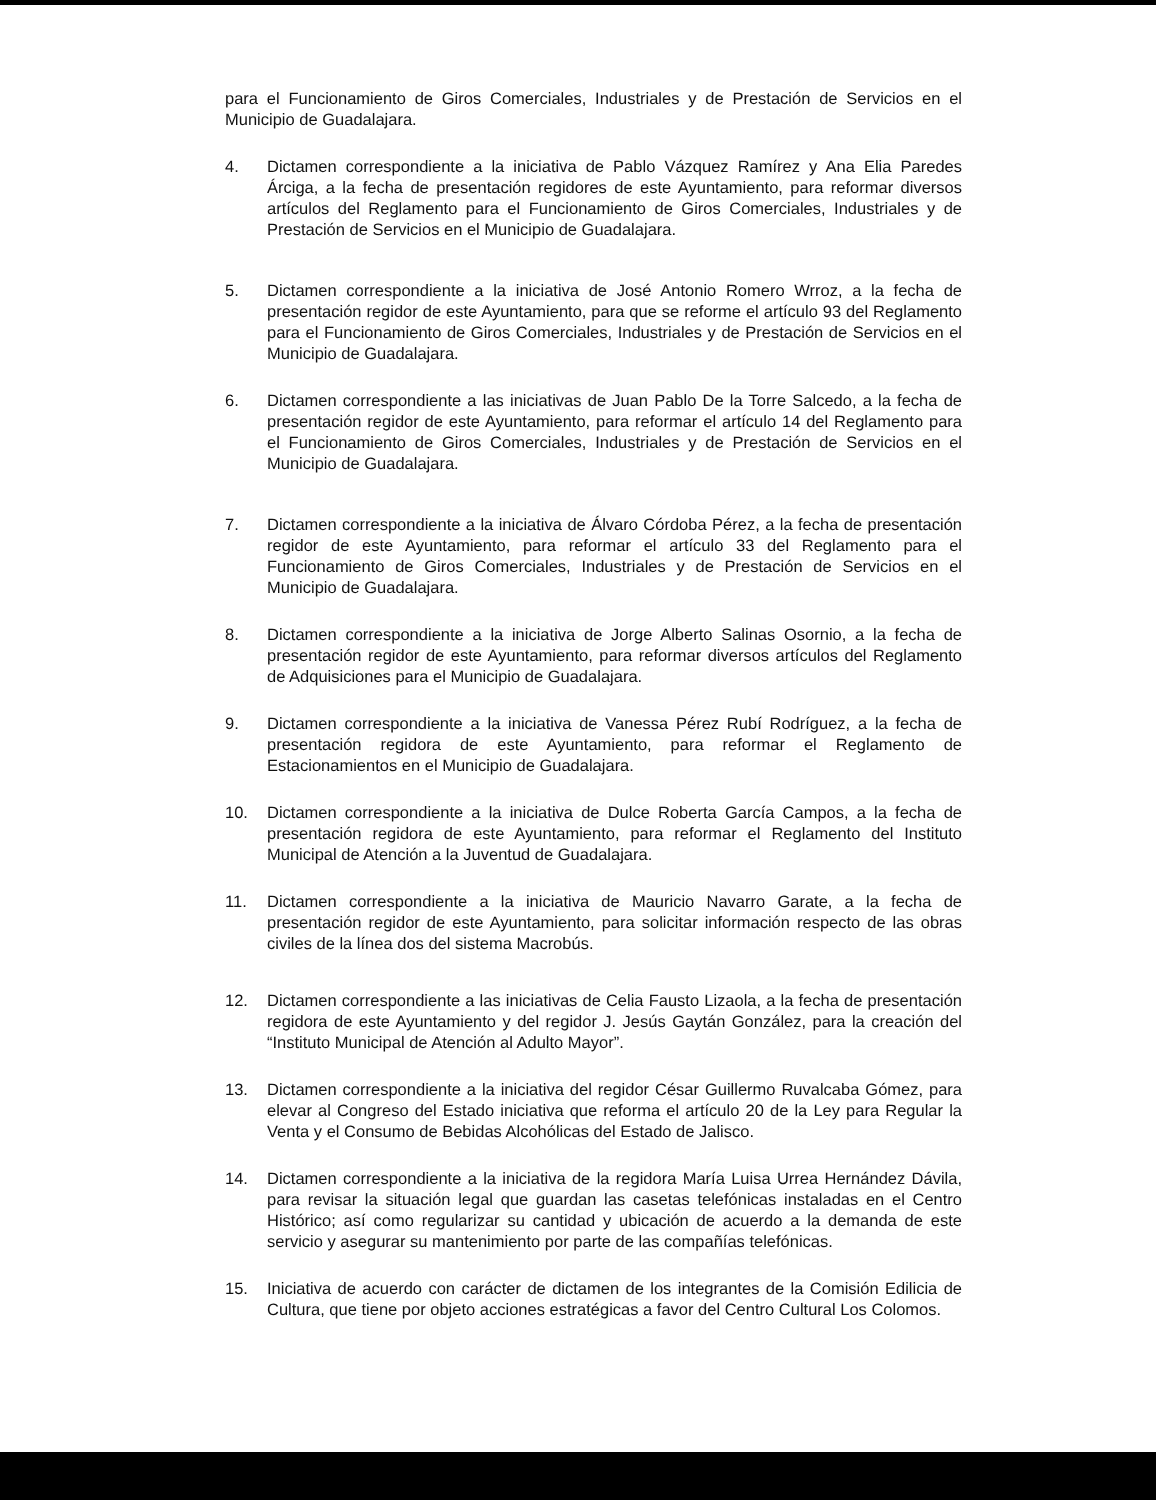para el Funcionamiento de Giros Comerciales, Industriales y de Prestación de Servicios en el Municipio de Guadalajara.
4. Dictamen correspondiente a la iniciativa de Pablo Vázquez Ramírez y Ana Elia Paredes Árciga, a la fecha de presentación regidores de este Ayuntamiento, para reformar diversos artículos del Reglamento para el Funcionamiento de Giros Comerciales, Industriales y de Prestación de Servicios en el Municipio de Guadalajara.
5. Dictamen correspondiente a la iniciativa de José Antonio Romero Wrroz, a la fecha de presentación regidor de este Ayuntamiento, para que se reforme el artículo 93 del Reglamento para el Funcionamiento de Giros Comerciales, Industriales y de Prestación de Servicios en el Municipio de Guadalajara.
6. Dictamen correspondiente a las iniciativas de Juan Pablo De la Torre Salcedo, a la fecha de presentación regidor de este Ayuntamiento, para reformar el artículo 14 del Reglamento para el Funcionamiento de Giros Comerciales, Industriales y de Prestación de Servicios en el Municipio de Guadalajara.
7. Dictamen correspondiente a la iniciativa de Álvaro Córdoba Pérez, a la fecha de presentación regidor de este Ayuntamiento, para reformar el artículo 33 del Reglamento para el Funcionamiento de Giros Comerciales, Industriales y de Prestación de Servicios en el Municipio de Guadalajara.
8. Dictamen correspondiente a la iniciativa de Jorge Alberto Salinas Osornio, a la fecha de presentación regidor de este Ayuntamiento, para reformar diversos artículos del Reglamento de Adquisiciones para el Municipio de Guadalajara.
9. Dictamen correspondiente a la iniciativa de Vanessa Pérez Rubí Rodríguez, a la fecha de presentación regidora de este Ayuntamiento, para reformar el Reglamento de Estacionamientos en el Municipio de Guadalajara.
10. Dictamen correspondiente a la iniciativa de Dulce Roberta García Campos, a la fecha de presentación regidora de este Ayuntamiento, para reformar el Reglamento del Instituto Municipal de Atención a la Juventud de Guadalajara.
11. Dictamen correspondiente a la iniciativa de Mauricio Navarro Garate, a la fecha de presentación regidor de este Ayuntamiento, para solicitar información respecto de las obras civiles de la línea dos del sistema Macrobús.
12. Dictamen correspondiente a las iniciativas de Celia Fausto Lizaola, a la fecha de presentación regidora de este Ayuntamiento y del regidor J. Jesús Gaytán González, para la creación del “Instituto Municipal de Atención al Adulto Mayor”.
13. Dictamen correspondiente a la iniciativa del regidor César Guillermo Ruvalcaba Gómez, para elevar al Congreso del Estado iniciativa que reforma el artículo 20 de la Ley para Regular la Venta y el Consumo de Bebidas Alcohólicas del Estado de Jalisco.
14. Dictamen correspondiente a la iniciativa de la regidora María Luisa Urrea Hernández Dávila, para revisar la situación legal que guardan las casetas telefónicas instaladas en el Centro Histórico; así como regularizar su cantidad y ubicación de acuerdo a la demanda de este servicio y asegurar su mantenimiento por parte de las compañías telefónicas.
15. Iniciativa de acuerdo con carácter de dictamen de los integrantes de la Comisión Edilicia de Cultura, que tiene por objeto acciones estratégicas a favor del Centro Cultural Los Colomos.